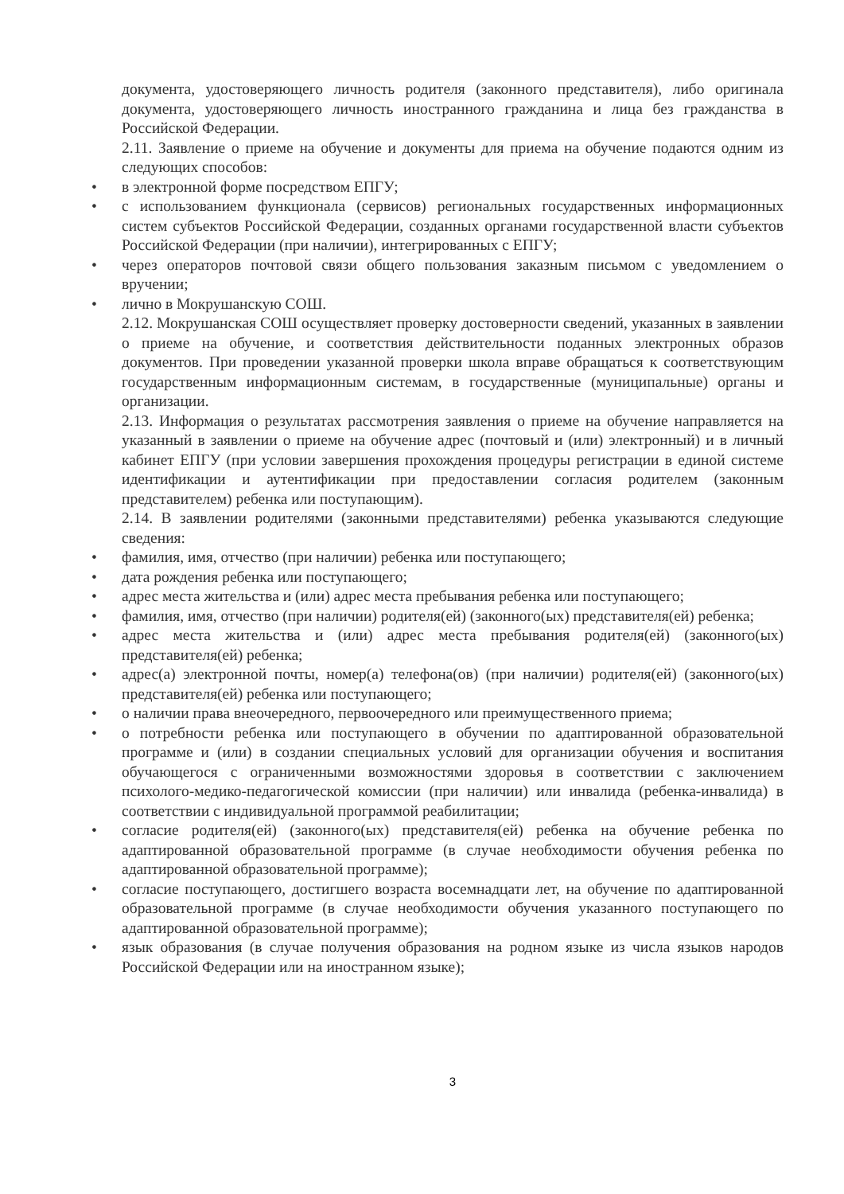документа, удостоверяющего личность родителя (законного представителя), либо оригинала документа, удостоверяющего личность иностранного гражданина и лица без гражданства в Российской Федерации.
2.11. Заявление о приеме на обучение и документы для приема на обучение подаются одним из следующих способов:
• в электронной форме посредством ЕПГУ;
• с использованием функционала (сервисов) региональных государственных информационных систем субъектов Российской Федерации, созданных органами государственной власти субъектов Российской Федерации (при наличии), интегрированных с ЕПГУ;
• через операторов почтовой связи общего пользования заказным письмом с уведомлением о вручении;
• лично в Мокрушанскую СОШ.
2.12. Мокрушанская СОШ осуществляет проверку достоверности сведений, указанных в заявлении о приеме на обучение, и соответствия действительности поданных электронных образов документов. При проведении указанной проверки школа вправе обращаться к соответствующим государственным информационным системам, в государственные (муниципальные) органы и организации.
2.13. Информация о результатах рассмотрения заявления о приеме на обучение направляется на указанный в заявлении о приеме на обучение адрес (почтовый и (или) электронный) и в личный кабинет ЕПГУ (при условии завершения прохождения процедуры регистрации в единой системе идентификации и аутентификации при предоставлении согласия родителем (законным представителем) ребенка или поступающим).
2.14. В заявлении родителями (законными представителями) ребенка указываются следующие сведения:
• фамилия, имя, отчество (при наличии) ребенка или поступающего;
• дата рождения ребенка или поступающего;
• адрес места жительства и (или) адрес места пребывания ребенка или поступающего;
• фамилия, имя, отчество (при наличии) родителя(ей) (законного(ых) представителя(ей) ребенка;
• адрес места жительства и (или) адрес места пребывания родителя(ей) (законного(ых) представителя(ей) ребенка;
• адрес(а) электронной почты, номер(а) телефона(ов) (при наличии) родителя(ей) (законного(ых) представителя(ей) ребенка или поступающего;
• о наличии права внеочередного, первоочередного или преимущественного приема;
• о потребности ребенка или поступающего в обучении по адаптированной образовательной программе и (или) в создании специальных условий для организации обучения и воспитания обучающегося с ограниченными возможностями здоровья в соответствии с заключением психолого-медико-педагогической комиссии (при наличии) или инвалида (ребенка-инвалида) в соответствии с индивидуальной программой реабилитации;
• согласие родителя(ей) (законного(ых) представителя(ей) ребенка на обучение ребенка по адаптированной образовательной программе (в случае необходимости обучения ребенка по адаптированной образовательной программе);
• согласие поступающего, достигшего возраста восемнадцати лет, на обучение по адаптированной образовательной программе (в случае необходимости обучения указанного поступающего по адаптированной образовательной программе);
• язык образования (в случае получения образования на родном языке из числа языков народов Российской Федерации или на иностранном языке);
3